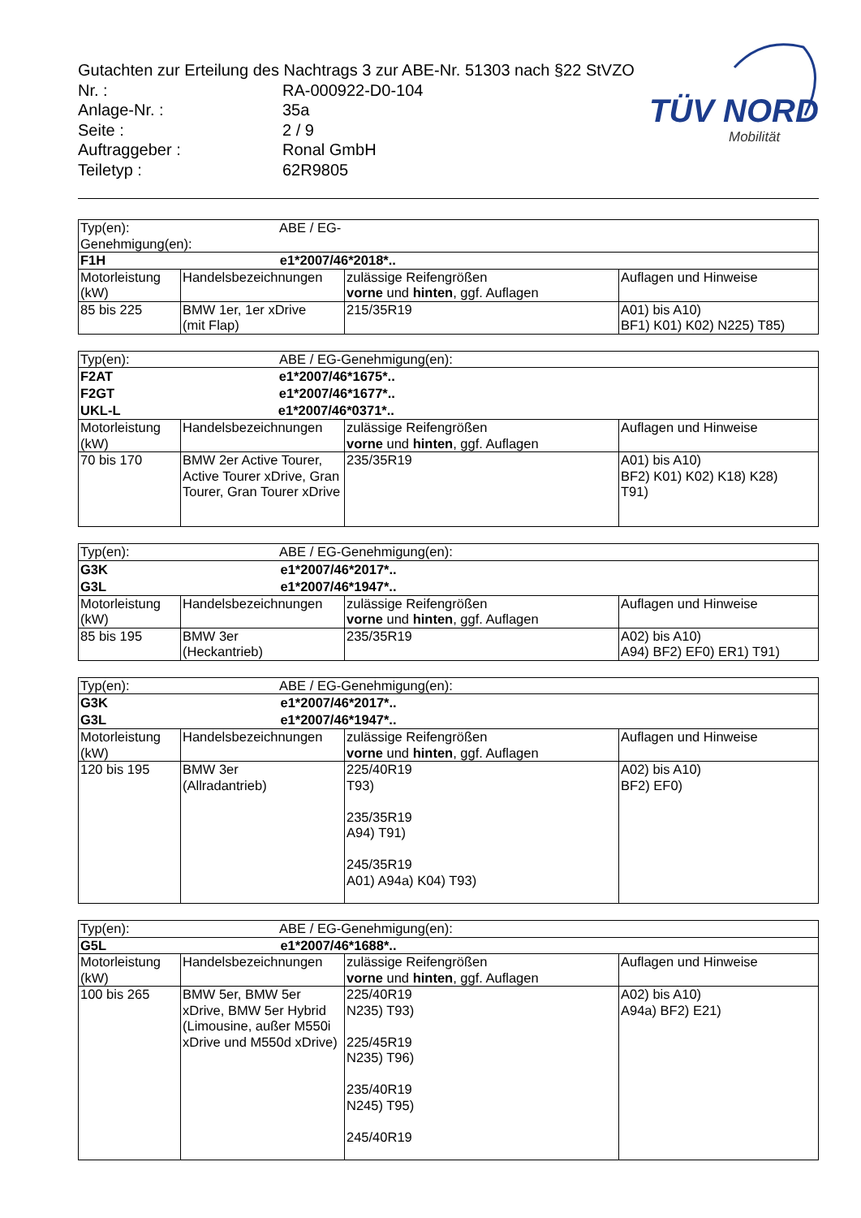Gutachten zur Erteilung des Nachtrags 3 zur ABE-Nr. 51303 nach §22 StVZO
| Nr. : | RA-000922-D0-104 |
| Anlage-Nr. : | 35a |
| Seite : | 2 / 9 |
| Auftraggeber : | Ronal GmbH |
| Teiletyp : | 62R9805 |
TÜV NORD
Mobilität
| Typ(en): ABE / EG-Genehmigung(en): | | | |
| F1H e1*2007/46*2018*.. | | | |
| Motorleistung (kW) | Handelsbezeichnungen | zulässige Reifengrößen vorne und hinten , ggf. Auflagen | Auflagen und Hinweise |
| 85 bis 225 | BMW 1er, 1er xDrive (mit Flap) | 215/35R19 | A01) bis A10) BF1) K01) K02) N225) T85) |
| Typ(en): ABE / EG-Genehmigung(en): | | | |
| F2AT e1*2007/46*1675*.. F2GT e1*2007/46*1677*.. UKL-L e1*2007/46*0371*.. | | | |
| Motorleistung (kW) | Handelsbezeichnungen | zulässige Reifengrößen vorne und hinten , ggf. Auflagen | Auflagen und Hinweise |
| 70 bis 170 | BMW 2er Active Tourer, Active Tourer xDrive, Gran Tourer, Gran Tourer xDrive | 235/35R19 | A01) bis A10) BF2) K01) K02) K18) K28) T91) |
| Typ(en): ABE / EG-Genehmigung(en): | | | |
| G3K e1*2007/46*2017*.. G3L e1*2007/46*1947*.. | | | |
| Motorleistung (kW) | Handelsbezeichnungen | zulässige Reifengrößen vorne und hinten , ggf. Auflagen | Auflagen und Hinweise |
| 85 bis 195 | BMW 3er (Heckantrieb) | 235/35R19 | A02) bis A10) A94) BF2) EF0) ER1) T91) |
| Typ(en): ABE / EG-Genehmigung(en): | | | |
| G3K e1*2007/46*2017*.. G3L e1*2007/46*1947*.. | | | |
| Motorleistung (kW) | Handelsbezeichnungen | zulässige Reifengrößen vorne und hinten , ggf. Auflagen | Auflagen und Hinweise |
| 120 bis 195 | BMW 3er (Allradantrieb) | 225/40R19 T93) 235/35R19 A94) T91) 245/35R19 A01) A94a) K04) T93) | A02) bis A10) BF2) EF0) |
| Typ(en): ABE / EG-Genehmigung(en): | | | |
| G5L e1*2007/46*1688*.. | | | |
| Motorleistung (kW) | Handelsbezeichnungen | zulässige Reifengrößen vorne und hinten , ggf. Auflagen | Auflagen und Hinweise |
| 100 bis 265 | BMW 5er, BMW 5er xDrive, BMW 5er Hybrid (Limousine, außer M550i xDrive und M550d xDrive) | 225/40R19 N235) T93) 225/45R19 N235) T96) 235/40R19 N245) T95) 245/40R19 | A02) bis A10) A94a) BF2) E21) |